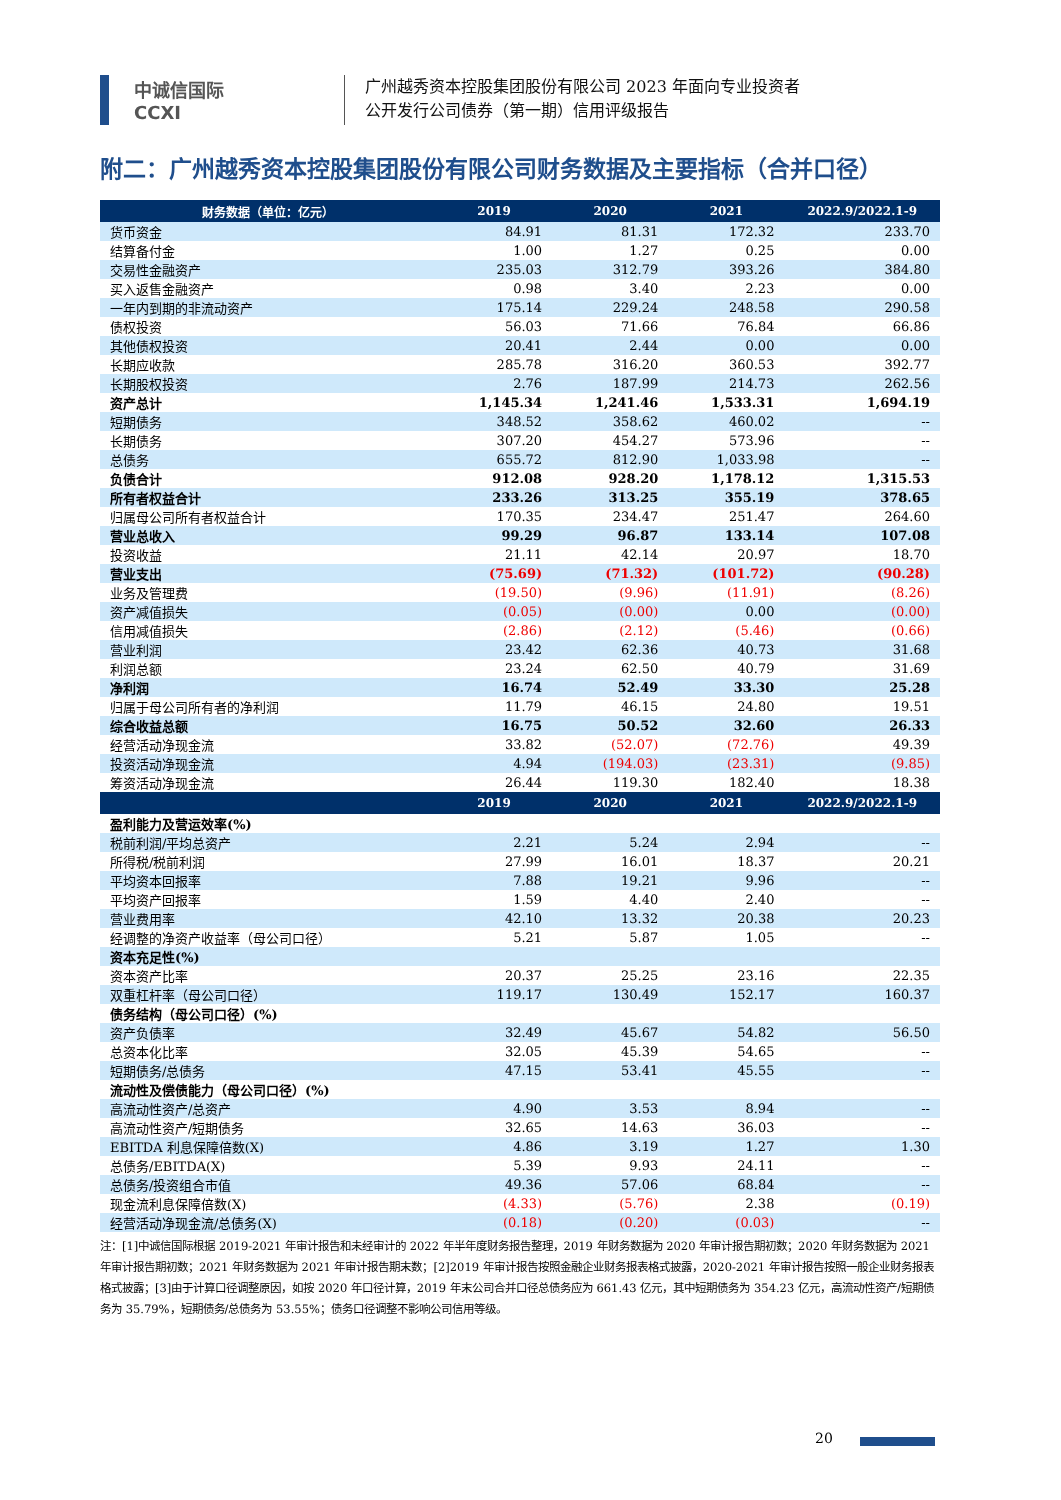中诚信国际
CCXI
广州越秀资本控股集团股份有限公司 2023 年面向专业投资者
公开发行公司债券（第一期）信用评级报告
附二：广州越秀资本控股集团股份有限公司财务数据及主要指标（合并口径）
| 财务数据（单位：亿元） | 2019 | 2020 | 2021 | 2022.9/2022.1-9 |
| --- | --- | --- | --- | --- |
| 货币资金 | 84.91 | 81.31 | 172.32 | 233.70 |
| 结算备付金 | 1.00 | 1.27 | 0.25 | 0.00 |
| 交易性金融资产 | 235.03 | 312.79 | 393.26 | 384.80 |
| 买入返售金融资产 | 0.98 | 3.40 | 2.23 | 0.00 |
| 一年内到期的非流动资产 | 175.14 | 229.24 | 248.58 | 290.58 |
| 债权投资 | 56.03 | 71.66 | 76.84 | 66.86 |
| 其他债权投资 | 20.41 | 2.44 | 0.00 | 0.00 |
| 长期应收款 | 285.78 | 316.20 | 360.53 | 392.77 |
| 长期股权投资 | 2.76 | 187.99 | 214.73 | 262.56 |
| 资产总计 | 1,145.34 | 1,241.46 | 1,533.31 | 1,694.19 |
| 短期债务 | 348.52 | 358.62 | 460.02 | -- |
| 长期债务 | 307.20 | 454.27 | 573.96 | -- |
| 总债务 | 655.72 | 812.90 | 1,033.98 | -- |
| 负债合计 | 912.08 | 928.20 | 1,178.12 | 1,315.53 |
| 所有者权益合计 | 233.26 | 313.25 | 355.19 | 378.65 |
| 归属母公司所有者权益合计 | 170.35 | 234.47 | 251.47 | 264.60 |
| 营业总收入 | 99.29 | 96.87 | 133.14 | 107.08 |
| 投资收益 | 21.11 | 42.14 | 20.97 | 18.70 |
| 营业支出 | (75.69) | (71.32) | (101.72) | (90.28) |
| 业务及管理费 | (19.50) | (9.96) | (11.91) | (8.26) |
| 资产减值损失 | (0.05) | (0.00) | 0.00 | (0.00) |
| 信用减值损失 | (2.86) | (2.12) | (5.46) | (0.66) |
| 营业利润 | 23.42 | 62.36 | 40.73 | 31.68 |
| 利润总额 | 23.24 | 62.50 | 40.79 | 31.69 |
| 净利润 | 16.74 | 52.49 | 33.30 | 25.28 |
| 归属于母公司所有者的净利润 | 11.79 | 46.15 | 24.80 | 19.51 |
| 综合收益总额 | 16.75 | 50.52 | 32.60 | 26.33 |
| 经营活动净现金流 | 33.82 | (52.07) | (72.76) | 49.39 |
| 投资活动净现金流 | 4.94 | (194.03) | (23.31) | (9.85) |
| 筹资活动净现金流 | 26.44 | 119.30 | 182.40 | 18.38 |
| | 2019 | 2020 | 2021 | 2022.9/2022.1-9 |
| 盈利能力及营运效率(%) | | | | |
| 税前利润/平均总资产 | 2.21 | 5.24 | 2.94 | -- |
| 所得税/税前利润 | 27.99 | 16.01 | 18.37 | 20.21 |
| 平均资本回报率 | 7.88 | 19.21 | 9.96 | -- |
| 平均资产回报率 | 1.59 | 4.40 | 2.40 | -- |
| 营业费用率 | 42.10 | 13.32 | 20.38 | 20.23 |
| 经调整的净资产收益率（母公司口径） | 5.21 | 5.87 | 1.05 | -- |
| 资本充足性(%) | | | | |
| 资本资产比率 | 20.37 | 25.25 | 23.16 | 22.35 |
| 双重杠杆率（母公司口径） | 119.17 | 130.49 | 152.17 | 160.37 |
| 债务结构（母公司口径）(%) | | | | |
| 资产负债率 | 32.49 | 45.67 | 54.82 | 56.50 |
| 总资本化比率 | 32.05 | 45.39 | 54.65 | -- |
| 短期债务/总债务 | 47.15 | 53.41 | 45.55 | -- |
| 流动性及偿债能力（母公司口径）(%) | | | | |
| 高流动性资产/总资产 | 4.90 | 3.53 | 8.94 | -- |
| 高流动性资产/短期债务 | 32.65 | 14.63 | 36.03 | -- |
| EBITDA 利息保障倍数(X) | 4.86 | 3.19 | 1.27 | 1.30 |
| 总债务/EBITDA(X) | 5.39 | 9.93 | 24.11 | -- |
| 总债务/投资组合市值 | 49.36 | 57.06 | 68.84 | -- |
| 现金流利息保障倍数(X) | (4.33) | (5.76) | 2.38 | (0.19) |
| 经营活动净现金流/总债务(X) | (0.18) | (0.20) | (0.03) | -- |
注：[1]中诚信国际根据 2019-2021 年审计报告和未经审计的 2022 年半年度财务报告整理，2019 年财务数据为 2020 年审计报告期初数；2020 年财务数据为 2021 年审计报告期初数；2021 年财务数据为 2021 年审计报告期末数；[2]2019 年审计报告按照金融企业财务报表格式披露，2020-2021 年审计报告按照一般企业财务报表格式披露；[3]由于计算口径调整原因，如按 2020 年口径计算，2019 年末公司合并口径总债务应为 661.43 亿元，其中短期债务为 354.23 亿元，高流动性资产/短期债务为 35.79%，短期债务/总债务为 53.55%；债务口径调整不影响公司信用等级。
20